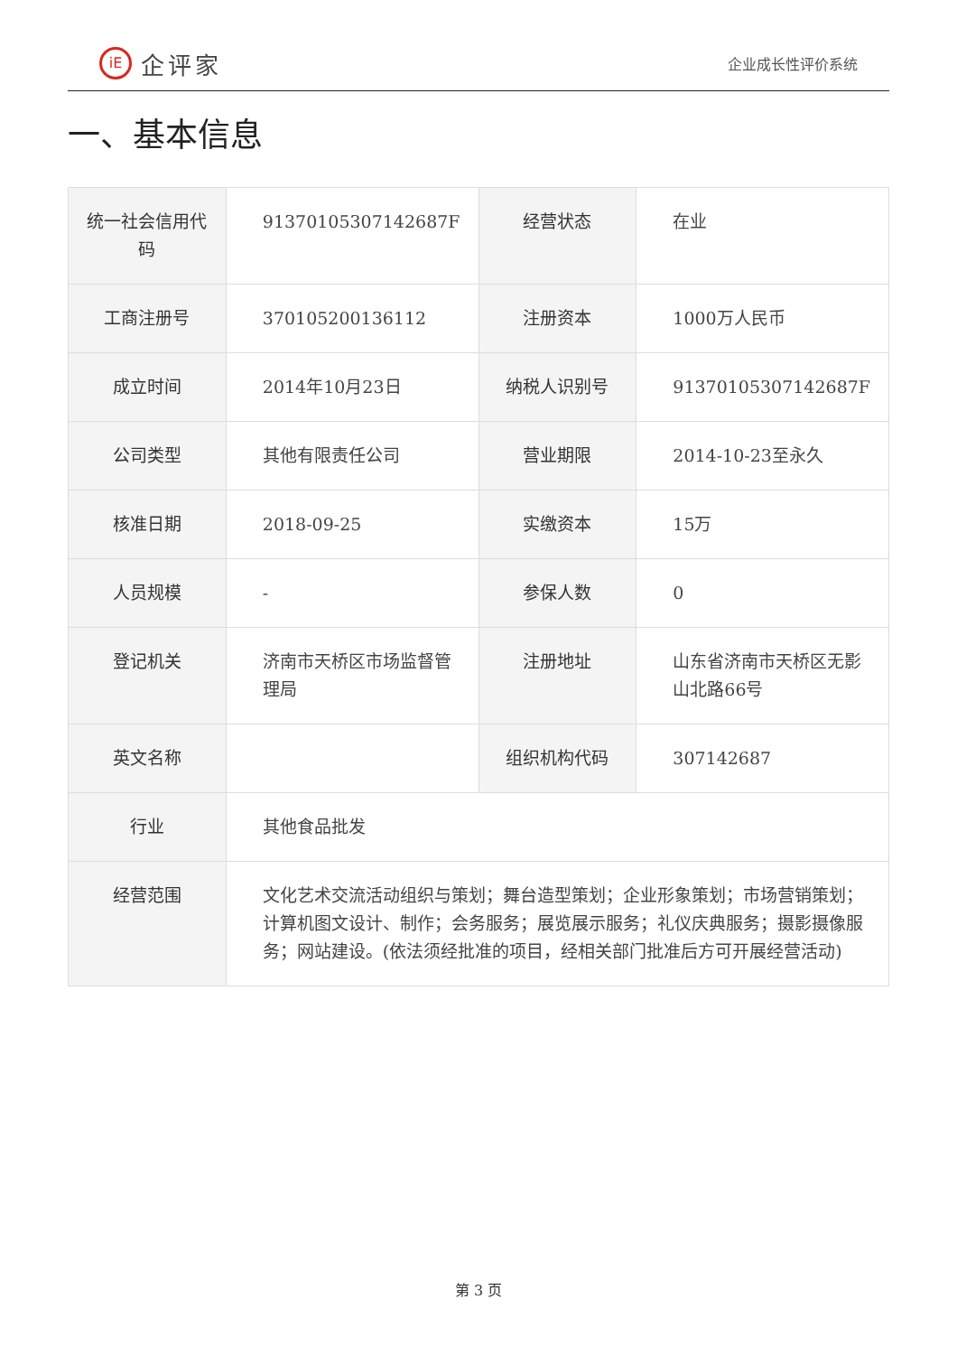iE
企评家
企业成长性评价系统
一、基本信息
| 统一社会信用代码 | 91370105307142687F | 经营状态 | 在业 |
| 工商注册号 | 370105200136112 | 注册资本 | 1000万人民币 |
| 成立时间 | 2014年10月23日 | 纳税人识别号 | 91370105307142687F |
| 公司类型 | 其他有限责任公司 | 营业期限 | 2014-10-23至永久 |
| 核准日期 | 2018-09-25 | 实缴资本 | 15万 |
| 人员规模 | - | 参保人数 | 0 |
| 登记机关 | 济南市天桥区市场监督管理局 | 注册地址 | 山东省济南市天桥区无影山北路66号 |
| 英文名称 | | 组织机构代码 | 307142687 |
| 行业 | 其他食品批发 | | |
| 经营范围 | 文化艺术交流活动组织与策划；舞台造型策划；企业形象策划；市场营销策划；计算机图文设计、制作；会务服务；展览展示服务；礼仪庆典服务；摄影摄像服务；网站建设。(依法须经批准的项目，经相关部门批准后方可开展经营活动) | | |
第 3 页